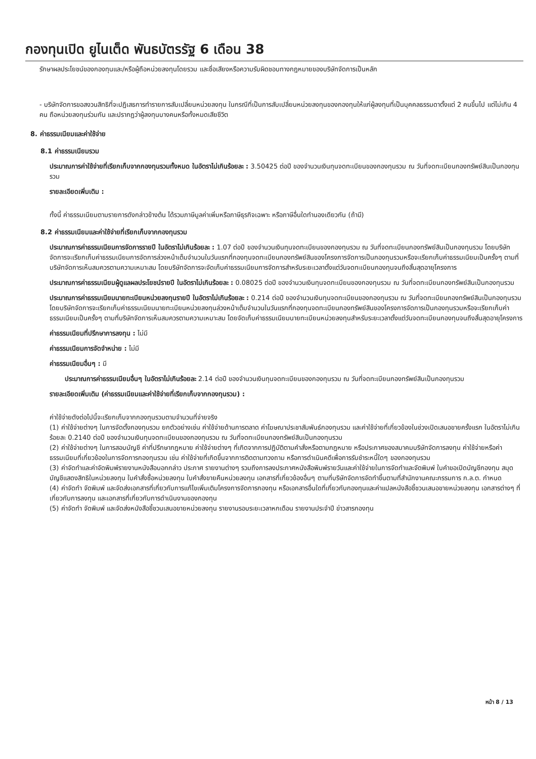กองทุนเปิด ยูไนเต็ด พันธบัตรรัฐ 6 เดือน 38
รักษาผลประโยชน์ของกองทุนและ/หรือผู้ถือหน่วยลงทุนโดยรวม และชื่อเสียงหรือความรับผิดชอบทางกฎหมายของบริษัทจัดการเป็นหลัก
- บริษัทจัดการขอสงวนสิทธิที่จะปฏิเสธการทำรายการสับเปลี่ยนหน่วยลงทุน ในกรณีที่เป็นการสับเปลี่ยนหน่วยลงทุนของกองทุนให้แก่ผู้ลงทุนที่เป็นบุคคลธรรมดาตั้งแต่ 2 คนขึ้นไป แต่ไม่เกิน 4 คน ถือหน่วยลงทุนร่วมกัน และปรากฏว่าผู้ลงทุนบางคนหรือทั้งหมดเสียชีวิต
8. ค่าธรรมเนียมและค่าใช้จ่าย
8.1 ค่าธรรมเนียมรวม
ประมาณการค่าใช้จ่ายที่เรียกเก็บจากกองทุนรวมทั้งหมด ในอัตราไม่เกินร้อยละ : 3.50425 ต่อปี ของจำนวนเงินทุนจดทะเบียนของกองทุนรวม ณ วันที่จดทะเบียนกองทรัพย์สินเป็นกองทุนรวม
รายละเอียดเพิ่มเติม :
ทั้งนี้ ค่าธรรมเนียมตามรายการดังกล่าวข้างต้น ได้รวมภาษีมูลค่าเพิ่มหรือภาษีธุรกิจเฉพาะ หรือภาษีอื่นใดทำนองเดียวกัน (ถ้ามี)
8.2 ค่าธรรมเนียมและค่าใช้จ่ายที่เรียกเก็บจากกองทุนรวม
ประมาณการค่าธรรมเนียมการจัดการรายปี ในอัตราไม่เกินร้อยละ : 1.07 ต่อปี ของจำนวนเงินทุนจดทะเบียนของกองทุนรวม ณ วันที่จดทะเบียนกองทรัพย์สินเป็นกองทุนรวม โดยบริษัทจัดการจะเรียกเก็บค่าธรรมเนียมการจัดการล่วงหน้าเต็มจำนวนในวันแรกที่กองทุนจดทะเบียนกองทรัพย์สินของโครงการจัดการเป็นกองทุนรวมหรือจะเรียกเก็บค่าธรรมเนียมเป็นครั้งๆ ตามที่บริษัทจัดการเห็นสมควรตามความเหมาะสม โดยบริษัทจัดการจะจัดเก็บค่าธรรมเนียมการจัดการสำหรับระยะเวลาตั้งแต่วันจดทะเบียนกองทุนจนถึงสิ้นสุดอายุโครงการ
ประมาณการค่าธรรมเนียมผู้ดูแลผลประโยชน์รายปี ในอัตราไม่เกินร้อยละ : 0.08025 ต่อปี ของจำนวนเงินทุนจดทะเบียนของกองทุนรวม ณ วันที่จดทะเบียนกองทรัพย์สินเป็นกองทุนรวม
ประมาณการค่าธรรมเนียมนายทะเบียนหน่วยลงทุนรายปี ในอัตราไม่เกินร้อยละ : 0.214 ต่อปี ของจำนวนเงินทุนจดทะเบียนของกองทุนรวม ณ วันที่จดทะเบียนกองทรัพย์สินเป็นกองทุนรวม โดยบริษัทจัดการจะเรียกเก็บค่าธรรมเนียมนายทะเบียนหน่วยลงทุนล่วงหน้าเต็มจำนวนในวันแรกที่กองทุนจดทะเบียนกองทรัพย์สินของโครงการจัดการเป็นกองทุนรวมหรือจะเรียกเก็บค่าธรรมเนียมเป็นครั้งๆ ตามที่บริษัทจัดการเห็นสมควรตามความเหมาะสม โดยจัดเก็บค่าธรรมเนียมนายทะเบียนหน่วยลงทุนสำหรับระยะเวลาตั้งแต่วันจดทะเบียนกองทุนจนถึงสิ้นสุดอายุโครงการ
ค่าธรรมเนียมที่ปรึกษาการลงทุน : ไม่มี
ค่าธรรมเนียมการจัดจำหน่าย : ไม่มี
ค่าธรรมเนียมอื่นๆ : มี
ประมาณการค่าธรรมเนียมอื่นๆ ในอัตราไม่เกินร้อยละ 2.14 ต่อปี ของจำนวนเงินทุนจดทะเบียนของกองทุนรวม ณ วันที่จดทะเบียนกองทรัพย์สินเป็นกองทุนรวม
รายละเอียดเพิ่มเติม (ค่าธรรมเนียมและค่าใช้จ่ายที่เรียกเก็บจากกองทุนรวม) :
ค่าใช้จ่ายดังต่อไปนี้จะเรียกเก็บจากกองทุนรวมตามจำนวนที่จ่ายจริง
(1) ค่าใช้จ่ายต่างๆ ในการจัดตั้งกองทุนรวม ยกตัวอย่างเช่น ค่าใช้จ่ายด้านการตลาด ค่าโฆษณาประชาสัมพันธ์กองทุนรวม และค่าใช้จ่ายที่เกี่ยวข้องในช่วงเปิดเสนอขายครั้งแรก ในอัตราไม่เกินร้อยละ 0.2140 ต่อปี ของจำนวนเงินทุนจดทะเบียนของกองทุนรวม ณ วันที่จดทะเบียนกองทรัพย์สินเป็นกองทุนรวม
(2) ค่าใช้จ่ายต่างๆ ในการสอบบัญชี ค่าที่ปรึกษากฎหมาย ค่าใช้จ่ายต่างๆ ที่เกิดจากการปฏิบัติตามคำสั่งหรือตามกฎหมาย หรือประกาศของสมาคมบริษัทจัดการลงทุน ค่าใช้จ่ายหรือค่าธรรมเนียมที่เกี่ยวข้องในการจัดการกองทุนรวม เช่น ค่าใช้จ่ายที่เกิดขึ้นจากการติดตามทวงถาม หรือการดำเนินคดีเพื่อการรับชำระหนี้ใดๆ ของกองทุนรวม
(3) ค่าจัดทำและค่าจัดพิมพ์รายงานหนังสือบอกกล่าว ประกาศ รายงานต่างๆ รวมถึงการลงประกาศหนังสือพิมพ์รายวันและค่าใช้จ่ายในการจัดทำและจัดพิมพ์ ใบคำขอเปิดบัญชีกองทุน สมุดบัญชีแสดงสิทธิในหน่วยลงทุน ใบคำสั่งซื้อหน่วยลงทุน ใบคำสั่งขายคืนหน่วยลงทุน เอกสารที่เกี่ยวข้องอื่นๆ ตามที่บริษัทจัดการจัดทำขึ้นตามที่สำนักงานคณะกรรมการ ก.ล.ต. กำหนด
(4) ค่าจัดทำ จัดพิมพ์ และจัดส่งเอกสารที่เกี่ยวกับการแก้ไขเพิ่มเติมโครงการจัดการกองทุน หรือเอกสารอื่นใดที่เกี่ยวกับกองทุนและค่าแปลหนังสือชี้ชวนเสนอขายหน่วยลงทุน เอกสารต่างๆ ที่เกี่ยวกับการลงทุน และเอกสารที่เกี่ยวกับการดำเนินงานของกองทุน
(5) ค่าจัดทำ จัดพิมพ์ และจัดส่งหนังสือชี้ชวนเสนอขายหน่วยลงทุน รายงานรอบระยะเวลาหกเดือน รายงานประจำปี ข่าวสารกองทุน
หน้า 8 / 13